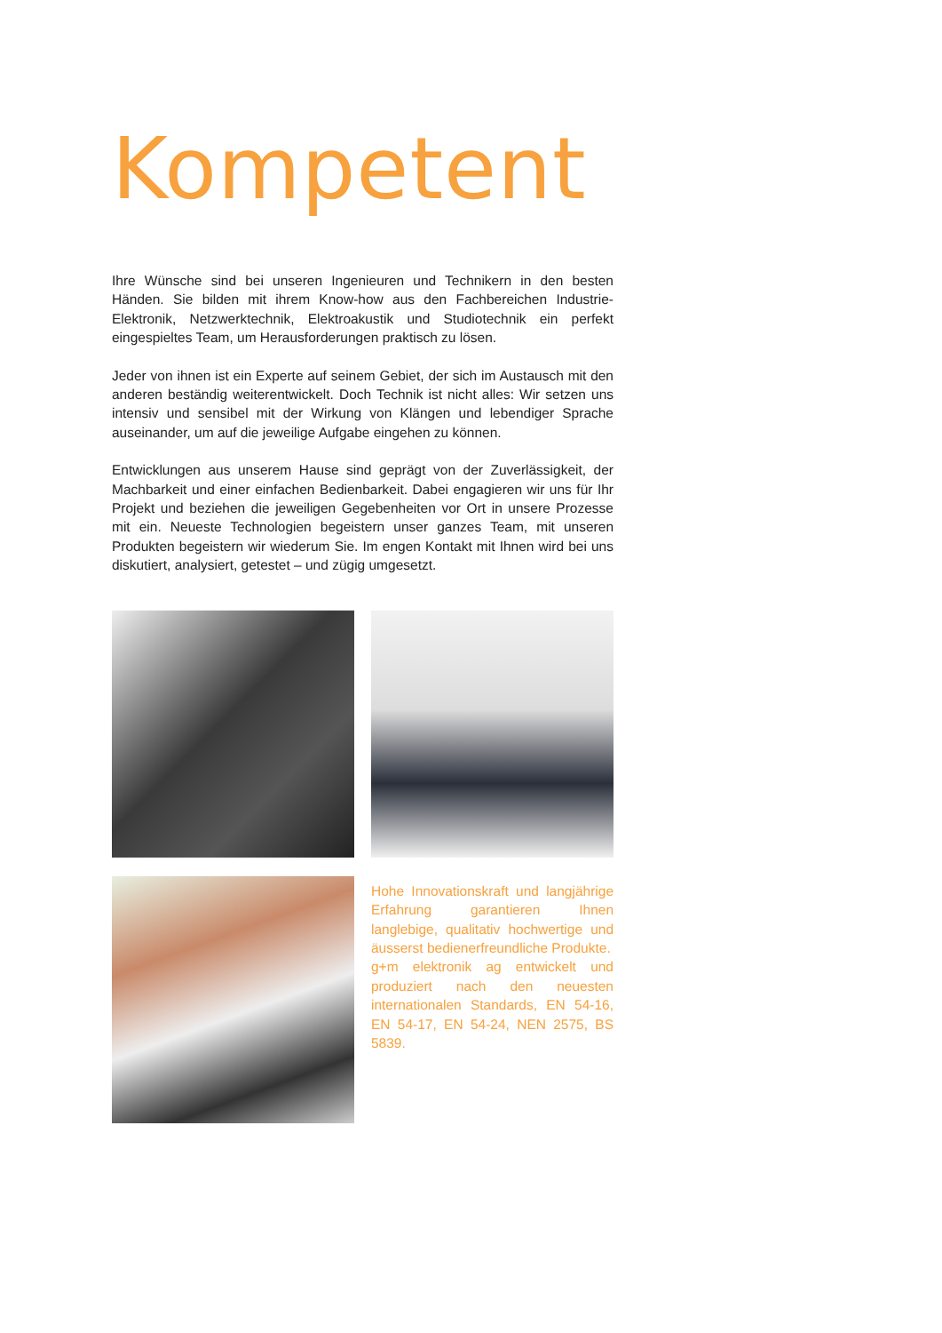Kompetent
Ihre Wünsche sind bei unseren Ingenieuren und Technikern in den besten Händen. Sie bilden mit ihrem Know-how aus den Fachbereichen Industrie-Elektronik, Netzwerktechnik, Elektroakustik und Studiotechnik ein perfekt eingespieltes Team, um Herausforderungen praktisch zu lösen.
Jeder von ihnen ist ein Experte auf seinem Gebiet, der sich im Austausch mit den anderen beständig weiterentwickelt. Doch Technik ist nicht alles: Wir setzen uns intensiv und sensibel mit der Wirkung von Klängen und lebendiger Sprache auseinander, um auf die jeweilige Aufgabe eingehen zu können.
Entwicklungen aus unserem Hause sind geprägt von der Zuverlässigkeit, der Machbarkeit und einer einfachen Bedienbarkeit. Dabei engagieren wir uns für Ihr Projekt und beziehen die jeweiligen Gegebenheiten vor Ort in unsere Prozesse mit ein. Neueste Technologien begeistern unser ganzes Team, mit unseren Produkten begeistern wir wiederum Sie. Im engen Kontakt mit Ihnen wird bei uns diskutiert, analysiert, getestet – und zügig umgesetzt.
Hohe Innovationskraft und langjährige Erfahrung garantieren Ihnen langlebige, qualitativ hochwertige und äusserst bedienerfreundliche Produkte.
g+m elektronik ag entwickelt und produziert nach den neuesten internationalen Standards, EN 54-16, EN 54-17, EN 54-24, NEN 2575, BS 5839.